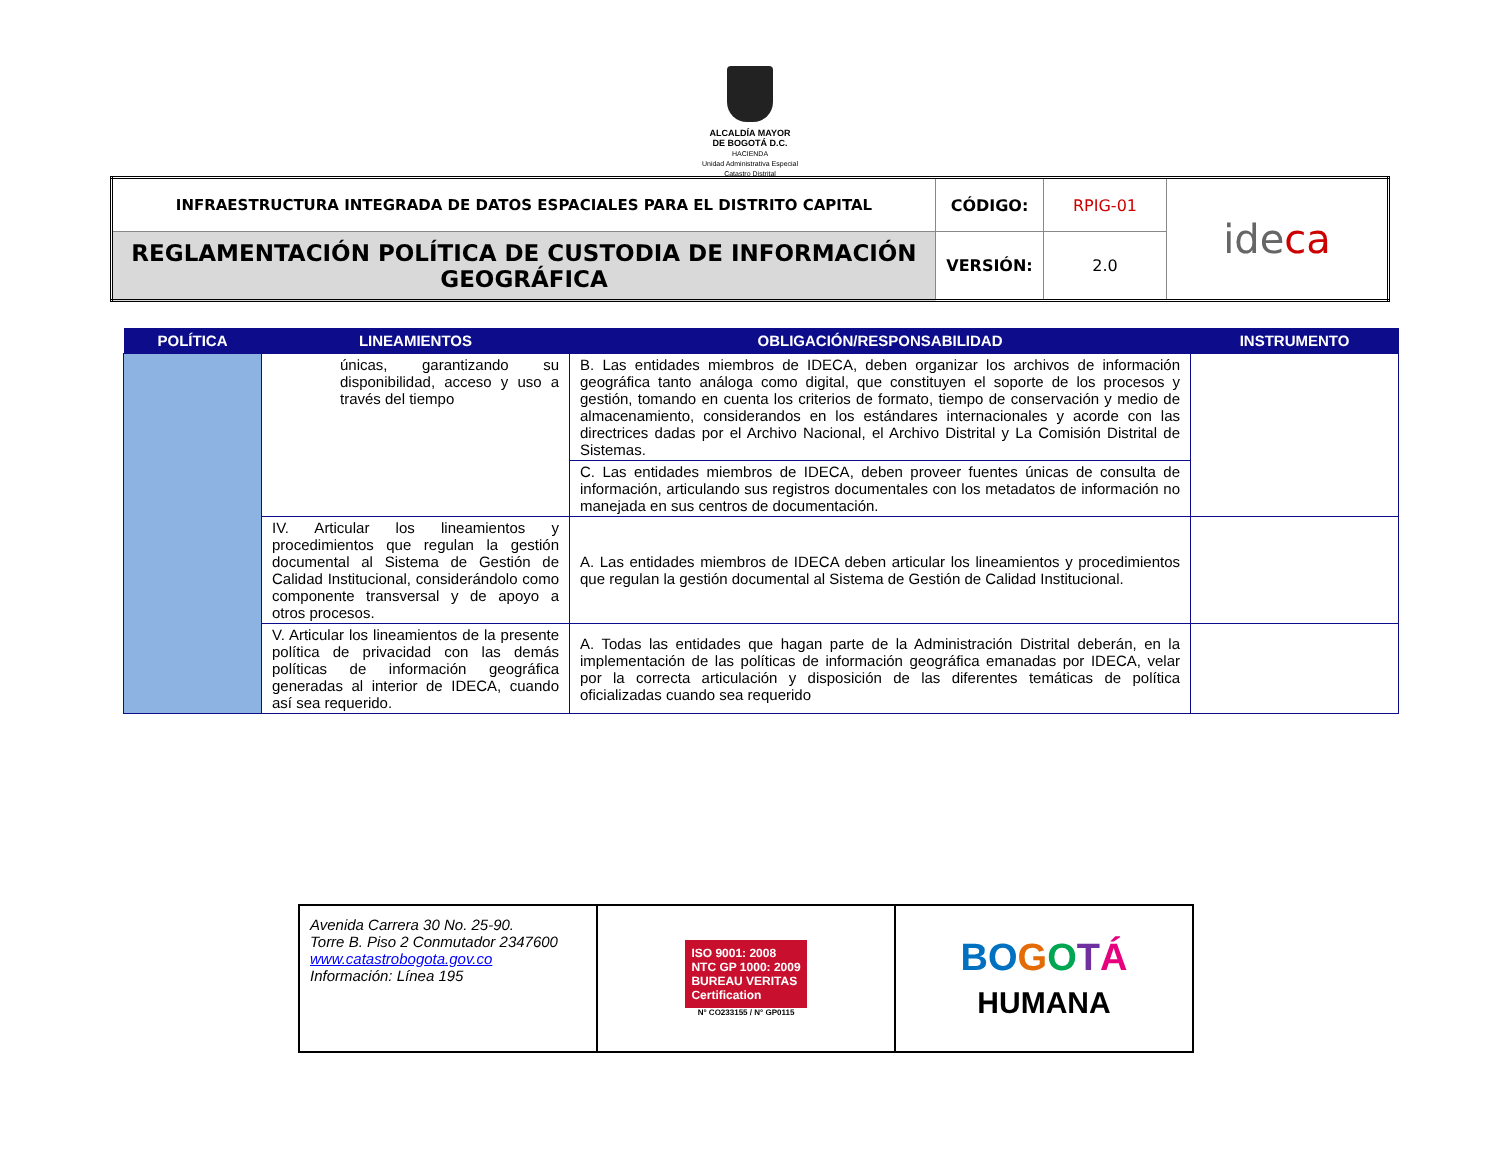ALCALDÍA MAYOR
DE BOGOTÁ D.C.
HACIENDA
Unidad Administrativa Especial
Catastro Distrital
| INFRAESTRUCTURA INTEGRADA DE DATOS ESPACIALES PARA EL DISTRITO CAPITAL | CÓDIGO: | RPIG-01 | ide ca |
| REGLAMENTACIÓN POLÍTICA DE CUSTODIA DE INFORMACIÓN GEOGRÁFICA | VERSIÓN: | 2.0 | |
| POLÍTICA | LINEAMIENTOS | OBLIGACIÓN/RESPONSABILIDAD | INSTRUMENTO |
| --- | --- | --- | --- |
| | únicas, garantizando su disponibilidad, acceso y uso a través del tiempo | B. Las entidades miembros de IDECA, deben organizar los archivos de información geográfica tanto análoga como digital, que constituyen el soporte de los procesos y gestión, tomando en cuenta los criterios de formato, tiempo de conservación y medio de almacenamiento, considerandos en los estándares internacionales y acorde con las directrices dadas por el Archivo Nacional, el Archivo Distrital y La Comisión Distrital de Sistemas. | |
| | | C. Las entidades miembros de IDECA, deben proveer fuentes únicas de consulta de información, articulando sus registros documentales con los metadatos de información no manejada en sus centros de documentación. | |
| | IV. Articular los lineamientos y procedimientos que regulan la gestión documental al Sistema de Gestión de Calidad Institucional, considerándolo como componente transversal y de apoyo a otros procesos. | A. Las entidades miembros de IDECA deben articular los lineamientos y procedimientos que regulan la gestión documental al Sistema de Gestión de Calidad Institucional. | |
| | V. Articular los lineamientos de la presente política de privacidad con las demás políticas de información geográfica generadas al interior de IDECA, cuando así sea requerido. | A. Todas las entidades que hagan parte de la Administración Distrital deberán, en la implementación de las políticas de información geográfica emanadas por IDECA, velar por la correcta articulación y disposición de las diferentes temáticas de política oficializadas cuando sea requerido | |
| Avenida Carrera 30 No. 25-90. Torre B. Piso 2 Conmutador 2347600 www.catastrobogota.gov.co Información: Línea 195 | ISO 9001: 2008 NTC GP 1000: 2009 BUREAU VERITAS Certification N° CO233155 / N° GP0115 | BO G O T Á HUMANA |